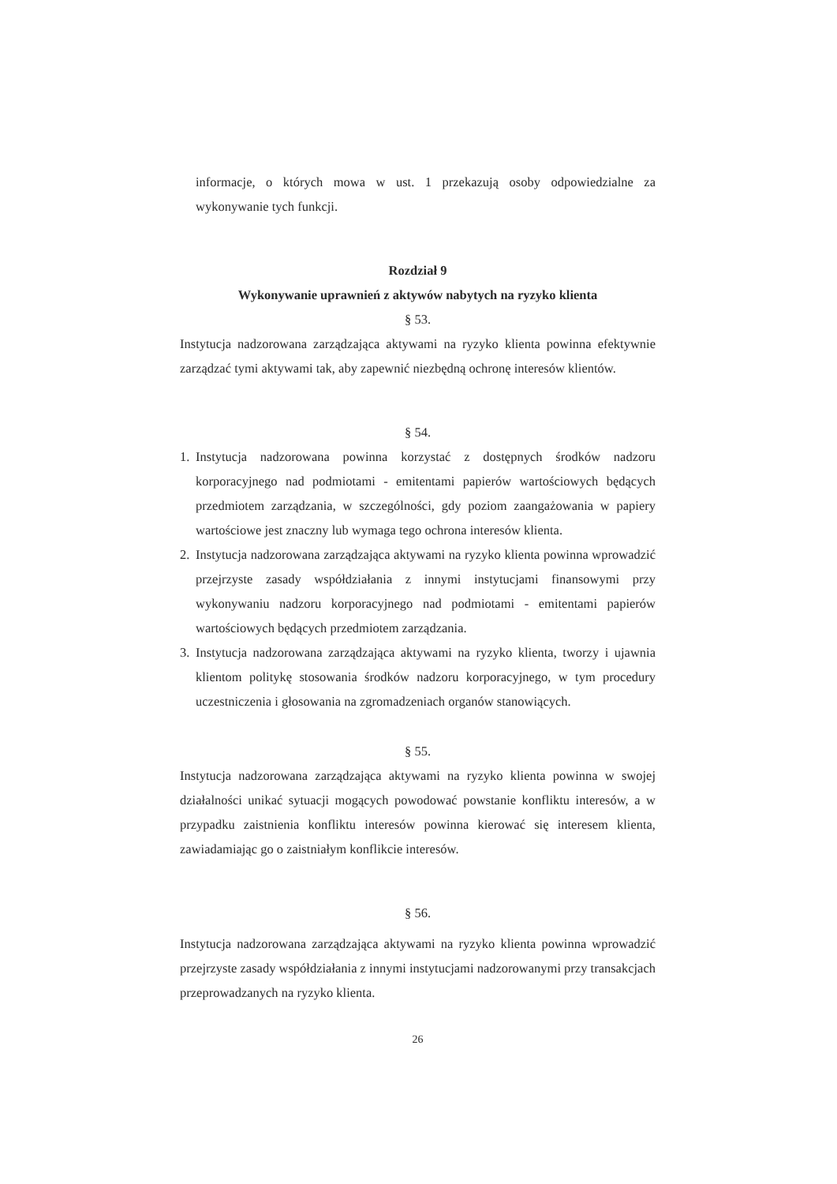informacje, o których mowa w ust. 1 przekazują osoby odpowiedzialne za wykonywanie tych funkcji.
Rozdział 9
Wykonywanie uprawnień z aktywów nabytych na ryzyko klienta
§ 53.
Instytucja nadzorowana zarządzająca aktywami na ryzyko klienta powinna efektywnie zarządzać tymi aktywami tak, aby zapewnić niezbędną ochronę interesów klientów.
§ 54.
1. Instytucja nadzorowana powinna korzystać z dostępnych środków nadzoru korporacyjnego nad podmiotami - emitentami papierów wartościowych będących przedmiotem zarządzania, w szczególności, gdy poziom zaangażowania w papiery wartościowe jest znaczny lub wymaga tego ochrona interesów klienta.
2. Instytucja nadzorowana zarządzająca aktywami na ryzyko klienta powinna wprowadzić przejrzyste zasady współdziałania z innymi instytucjami finansowymi przy wykonywaniu nadzoru korporacyjnego nad podmiotami - emitentami papierów wartościowych będących przedmiotem zarządzania.
3. Instytucja nadzorowana zarządzająca aktywami na ryzyko klienta, tworzy i ujawnia klientom politykę stosowania środków nadzoru korporacyjnego, w tym procedury uczestniczenia i głosowania na zgromadzeniach organów stanowiących.
§ 55.
Instytucja nadzorowana zarządzająca aktywami na ryzyko klienta powinna w swojej działalności unikać sytuacji mogących powodować powstanie konfliktu interesów, a w przypadku zaistnienia konfliktu interesów powinna kierować się interesem klienta, zawiadamiając go o zaistniałym konflikcie interesów.
§ 56.
Instytucja nadzorowana zarządzająca aktywami na ryzyko klienta powinna wprowadzić przejrzyste zasady współdziałania z innymi instytucjami nadzorowanymi przy transakcjach przeprowadzanych na ryzyko klienta.
26